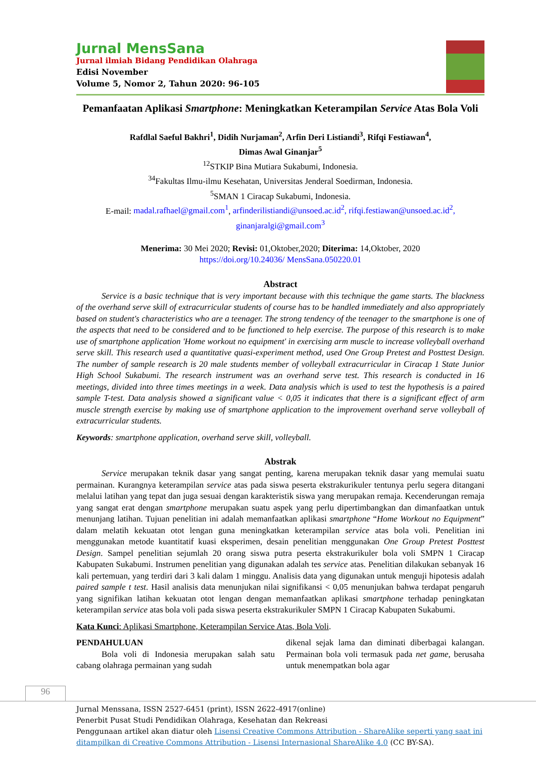Jurnal MensSana
Jurnal ilmiah Bidang Pendidikan Olahraga
Edisi November
Volume 5, Nomor 2, Tahun 2020: 96-105
Pemanfaatan Aplikasi Smartphone: Meningkatkan Keterampilan Service Atas Bola Voli
Rafdlal Saeful Bakhri<sup>1</sup>, Didih Nurjaman<sup>2</sup>, Arfin Deri Listiandi<sup>3</sup>, Rifqi Festiawan<sup>4</sup>,
Dimas Awal Ginanjar<sup>5</sup>
<sup>12</sup> STKIP Bina Mutiara Sukabumi, Indonesia.
<sup>34</sup> Fakultas Ilmu-ilmu Kesehatan, Universitas Jenderal Soedirman, Indonesia.
<sup>5</sup> SMAN 1 Ciracap Sukabumi, Indonesia.
E-mail: madal.rafhael@gmail.com<sup>1</sup>, arfinderilistiandi@unsoed.ac.id<sup>2</sup>, rifqi.festiawan@unsoed.ac.id<sup>2</sup>,
ginanjaralgi@gmail.com<sup>3</sup>
Menerima: 30 Mei 2020; Revisi: 01,Oktober,2020; Diterima: 14,Oktober, 2020
https://doi.org/10.24036/ MensSana.050220.01
Abstract
Service is a basic technique that is very important because with this technique the game starts. The blackness of the overhand serve skill of extracurricular students of course has to be handled immediately and also appropriately based on student's characteristics who are a teenager. The strong tendency of the teenager to the smartphone is one of the aspects that need to be considered and to be functioned to help exercise. The purpose of this research is to make use of smartphone application 'Home workout no equipment' in exercising arm muscle to increase volleyball overhand serve skill. This research used a quantitative quasi-experiment method, used One Group Pretest and Posttest Design. The number of sample research is 20 male students member of volleyball extracurricular in Ciracap 1 State Junior High School Sukabumi. The research instrument was an overhand serve test. This research is conducted in 16 meetings, divided into three times meetings in a week. Data analysis which is used to test the hypothesis is a paired sample T-test. Data analysis showed a significant value < 0,05 it indicates that there is a significant effect of arm muscle strength exercise by making use of smartphone application to the improvement overhand serve volleyball of extracurricular students.
Keywords: smartphone application, overhand serve skill, volleyball.
Abstrak
Service merupakan teknik dasar yang sangat penting, karena merupakan teknik dasar yang memulai suatu permainan. Kurangnya keterampilan service atas pada siswa peserta ekstrakurikuler tentunya perlu segera ditangani melalui latihan yang tepat dan juga sesuai dengan karakteristik siswa yang merupakan remaja. Kecenderungan remaja yang sangat erat dengan smartphone merupakan suatu aspek yang perlu dipertimbangkan dan dimanfaatkan untuk menunjang latihan. Tujuan penelitian ini adalah memanfaatkan aplikasi smartphone “Home Workout no Equipment” dalam melatih kekuatan otot lengan guna meningkatkan keterampilan service atas bola voli. Penelitian ini menggunakan metode kuantitatif kuasi eksperimen, desain penelitian menggunakan One Group Pretest Posttest Design. Sampel penelitian sejumlah 20 orang siswa putra peserta ekstrakurikuler bola voli SMPN 1 Ciracap Kabupaten Sukabumi. Instrumen penelitian yang digunakan adalah tes service atas. Penelitian dilakukan sebanyak 16 kali pertemuan, yang terdiri dari 3 kali dalam 1 minggu. Analisis data yang digunakan untuk menguji hipotesis adalah paired sample t test. Hasil analisis data menunjukan nilai signifikansi < 0,05 menunjukan bahwa terdapat pengaruh yang signifikan latihan kekuatan otot lengan dengan memanfaatkan aplikasi smartphone terhadap peningkatan keterampilan service atas bola voli pada siswa peserta ekstrakurikuler SMPN 1 Ciracap Kabupaten Sukabumi.
Kata Kunci: Aplikasi Smartphone, Keterampilan Service Atas, Bola Voli.
PENDAHULUAN
Bola voli di Indonesia merupakan salah satu cabang olahraga permainan yang sudah
dikenal sejak lama dan diminati diberbagai kalangan. Permainan bola voli termasuk pada net game, berusaha untuk menempatkan bola agar
96
Jurnal Menssana, ISSN 2527-6451 (print), ISSN 2622-4917(online)
Penerbit Pusat Studi Pendidikan Olahraga, Kesehatan dan Rekreasi
Penggunaan artikel akan diatur oleh Lisensi Creative Commons Attribution - ShareAlike seperti yang saat ini ditampilkan di Creative Commons Attribution - Lisensi Internasional ShareAlike 4.0 (CC BY-SA).